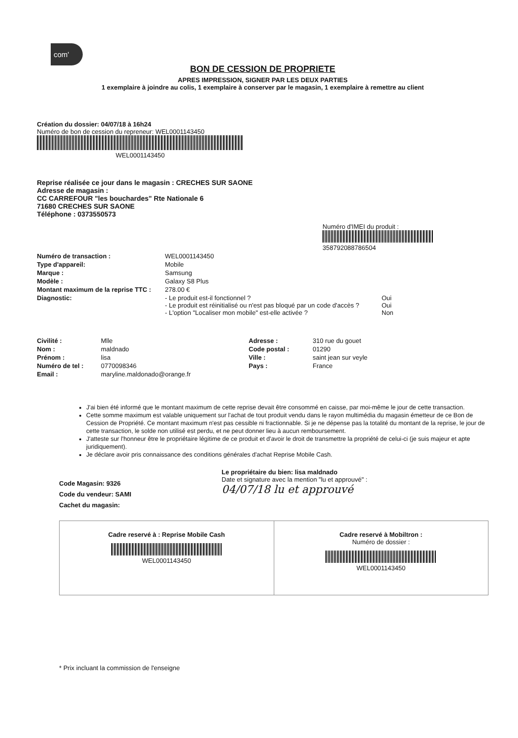com'
BON DE CESSION DE PROPRIETE
APRES IMPRESSION, SIGNER PAR LES DEUX PARTIES
1 exemplaire à joindre au colis, 1 exemplaire à conserver par le magasin, 1 exemplaire à remettre au client
Création du dossier: 04/07/18 à 16h24
Numéro de bon de cession du repreneur: WEL0001143450
WEL0001143450
Reprise réalisée ce jour dans le magasin : CRECHES SUR SAONE
Adresse de magasin :
CC CARREFOUR "les bouchardes" Rte Nationale 6
71680 CRECHES SUR SAONE
Téléphone : 0373550573
Numéro d'IMEI du produit :
358792088786504
Numéro de transaction : WEL0001143450
Type d'appareil: Mobile
Marque : Samsung
Modèle : Galaxy S8 Plus
Montant maximum de la reprise TTC : 278.00 €
Diagnostic: - Le produit est-il fonctionnel ?
- Le produit est réinitialisé ou n'est pas bloqué par un code d'accès ?
- L'option "Localiser mon mobile" est-elle activée ? Oui
Oui
Non
Civilité : Mlle
Nom : maldnado
Prénom : lisa
Numéro de tel : 0770098346
Email : maryline.maldonado@orange.fr
Adresse : 310 rue du gouet
Code postal : 01290
Ville : saint jean sur veyle
Pays : France
J'ai bien été informé que le montant maximum de cette reprise devait être consommé en caisse, par moi-même le jour de cette transaction.
Cette somme maximum est valable uniquement sur l'achat de tout produit vendu dans le rayon multimédia du magasin émetteur de ce Bon de Cession de Propriété. Ce montant maximum n'est pas cessible ni fractionnable. Si je ne dépense pas la totalité du montant de la reprise, le jour de cette transaction, le solde non utilisé est perdu, et ne peut donner lieu à aucun remboursement.
J'atteste sur l'honneur être le propriétaire légitime de ce produit et d'avoir le droit de transmettre la propriété de celui-ci (je suis majeur et apte juridiquement).
Je déclare avoir pris connaissance des conditions générales d'achat Reprise Mobile Cash.
Code Magasin: 9326
Code du vendeur: SAMI
Cachet du magasin:
Le propriétaire du bien: lisa maldnado
Date et signature avec la mention "lu et approuvé" :
04/07/18 lu et approuvé
Cadre reservé à : Reprise Mobile Cash
WEL0001143450
Cadre reservé à Mobiltron :
Numéro de dossier :
WEL0001143450
* Prix incluant la commission de l'enseigne